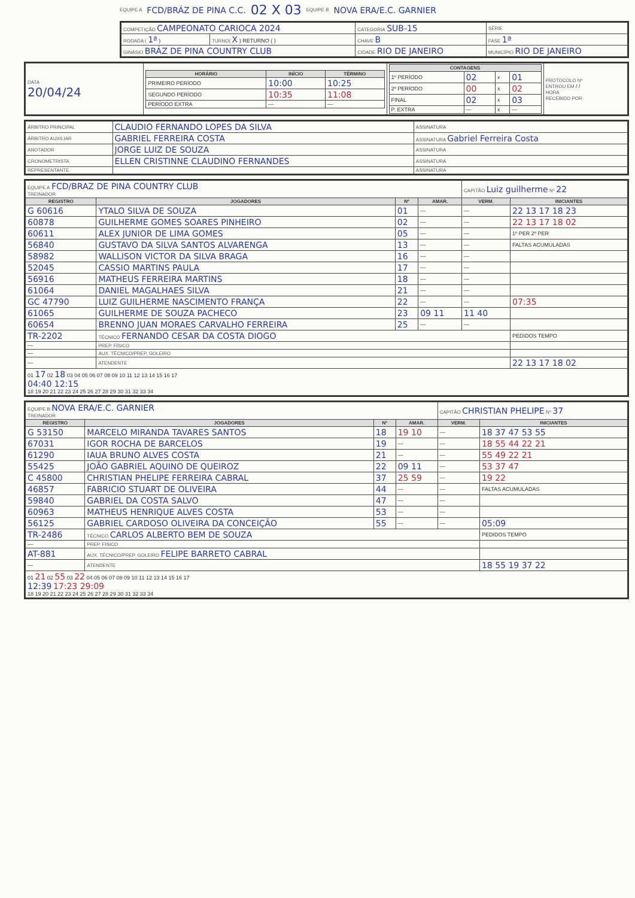EQUIPE A FCD/BRÁZ DE PINA C.C. 02 X 03 EQUIPE B NOVA ERA/E.C. GARNIER
| COMPETIÇÃO CAMPEONATO CARIOCA 2024 | | CATEGORIA SUB-15 | SÉRIE |
| RODADA ( 1ª ) | TURNO( X ) RETURNO ( ) | CHAVE B | FASE 1ª |
| GINÁSIO BRÁZ DE PINA COUNTRY CLUB | | CIDADE RIO DE JANEIRO | MUNICÍPIO RIO DE JANEIRO |
| DATA 20/04/24 | / HORÁRIO / INÍCIO / TÉRMINO / / --- / --- / --- / / PRIMEIRO PERÍODO / 10:00 / 10:25 / / SEGUNDO PERÍODO / 10:35 / 11:08 / / PERÍODO EXTRA / — / — / | / CONTAGENS / / / / / --- / --- / --- / --- / / 1º PERÍODO / 02 / x / 01 / / 2º PERÍODO / 00 / x / 02 / / FINAL / 02 / x / 03 / / P. EXTRA / — / x / — / | PROTOCOLO Nº ENTROU EM / / HORA RECEBIDO POR |
| ÁRBITRO PRINCIPAL | CLAUDIO FERNANDO LOPES DA SILVA | ASSINATURA |
| ÁRBITRO AUXILIAR | GABRIEL FERREIRA COSTA | ASSINATURA Gabriel Ferreira Costa |
| ANOTADOR | JORGE LUIZ DE SOUZA | ASSINATURA |
| CRONOMETRISTA | ELLEN CRISTINNE CLAUDINO FERNANDES | ASSINATURA |
| REPRESENTANTE | | ASSINATURA |
| EQUIPE A FCD/BRAZ DE PINA COUNTRY CLUB TREINADOR | | | | CAPITÃO Luiz guilherme Nº 22 | |
| REGISTRO | JOGADORES | Nº | AMAR. | VERM. | INICIANTES |
| G 60616 | YTALO SILVA DE SOUZA | 01 | — | — | 22 13 17 18 23 |
| 60878 | GUILHERME GOMES SOARES PINHEIRO | 02 | — | — | 22 13 17 18 02 |
| 60611 | ALEX JUNIOR DE LIMA GOMES | 05 | — | — | 1º PER 2º PER |
| 56840 | GUSTAVO DA SILVA SANTOS ALVARENGA | 13 | — | — | FALTAS ACUMULADAS |
| 58982 | WALLISON VICTOR DA SILVA BRAGA | 16 | — | — | |
| 52045 | CASSIO MARTINS PAULA | 17 | — | — | |
| 56916 | MATHEUS FERREIRA MARTINS | 18 | — | — | |
| 61064 | DANIEL MAGALHAES SILVA | 21 | — | — | |
| GC 47790 | LUIZ GUILHERME NASCIMENTO FRANÇA | 22 | — | — | 07:35 |
| 61065 | GUILHERME DE SOUZA PACHECO | 23 | 09 11 | 11 40 | |
| 60654 | BRENNO JUAN MORAES CARVALHO FERREIRA | 25 | — | — | |
| TR-2202 | TÉCNICO FERNANDO CESAR DA COSTA DIOGO | | | | PEDIDOS TEMPO |
| — | PREP. FÍSICO | | | | |
| — | AUX. TÉCNICO/PREP. GOLEIRO | | | | |
| — | ATENDENTE | | | | 22 13 17 18 02 |
| 01 17 02 18 03 04 05 06 07 08 09 10 11 12 13 14 15 16 17 04:40 12:15 18 19 20 21 22 23 24 25 26 27 28 29 30 31 32 33 34 | | | | | |
| EQUIPE B NOVA ERA/E.C. GARNIER TREINADOR | | | | CAPITÃO CHRISTIAN PHELIPE Nº 37 | |
| REGISTRO | JOGADORES | Nº | AMAR. | VERM. | INICIANTES |
| G 53150 | MARCELO MIRANDA TAVARES SANTOS | 18 | 19 10 | — | 18 37 47 53 55 |
| 67031 | IGOR ROCHA DE BARCELOS | 19 | — | — | 18 55 44 22 21 |
| 61290 | IAUA BRUNO ALVES COSTA | 21 | — | — | 55 49 22 21 |
| 55425 | JOÃO GABRIEL AQUINO DE QUEIROZ | 22 | 09 11 | — | 53 37 47 |
| C 45800 | CHRISTIAN PHELIPE FERREIRA CABRAL | 37 | 25 59 | — | 19 22 |
| 46857 | FABRICIO STUART DE OLIVEIRA | 44 | — | — | FALTAS ACUMULADAS |
| 59840 | GABRIEL DA COSTA SALVO | 47 | — | — | |
| 60963 | MATHEUS HENRIQUE ALVES COSTA | 53 | — | — | |
| 56125 | GABRIEL CARDOSO OLIVEIRA DA CONCEIÇÃO | 55 | — | — | 05:09 |
| TR-2486 | TÉCNICO CARLOS ALBERTO BEM DE SOUZA | | | | PEDIDOS TEMPO |
| — | PREP. FÍSICO | | | | |
| AT-881 | AUX. TÉCNICO/PREP. GOLEIRO FELIPE BARRETO CABRAL | | | | |
| — | ATENDENTE | | | | 18 55 19 37 22 |
| 01 21 02 55 03 22 04 05 06 07 08 09 10 11 12 13 14 15 16 17 12:39 17:23 29:09 18 19 20 21 22 23 24 25 26 27 28 29 30 31 32 33 34 | | | | | |